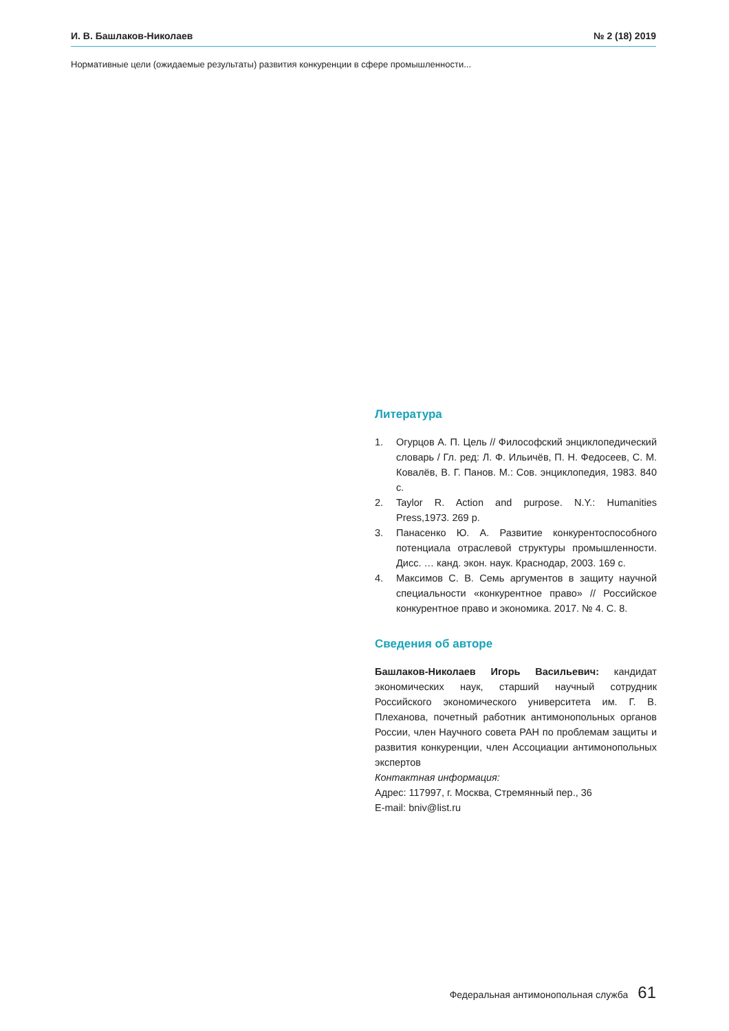И. В. Башлаков-Николаев № 2 (18) 2019
Нормативные цели (ожидаемые результаты) развития конкуренции в сфере промышленности...
Литература
1. Огурцов А. П. Цель // Философский энциклопедический словарь / Гл. ред: Л. Ф. Ильичёв, П. Н. Федосеев, С. М. Ковалёв, В. Г. Панов. М.: Сов. энциклопедия, 1983. 840 с.
2. Taylor R. Action and purpose. N.Y.: Humanities Press,1973. 269 p.
3. Панасенко Ю. А. Развитие конкурентоспособного потенциала отраслевой структуры промышленности. Дисс. … канд. экон. наук. Краснодар, 2003. 169 с.
4. Максимов С. В. Семь аргументов в защиту научной специальности «конкурентное право» // Российское конкурентное право и экономика. 2017. № 4. С. 8.
Сведения об авторе
Башлаков-Николаев Игорь Васильевич: кандидат экономических наук, старший научный сотрудник Российского экономического университета им. Г. В. Плеханова, почетный работник антимонопольных органов России, член Научного совета РАН по проблемам защиты и развития конкуренции, член Ассоциации антимонопольных экспертов
Контактная информация:
Адрес: 117997, г. Москва, Стремянный пер., 36
E-mail: bniv@list.ru
Федеральная антимонопольная служба 61